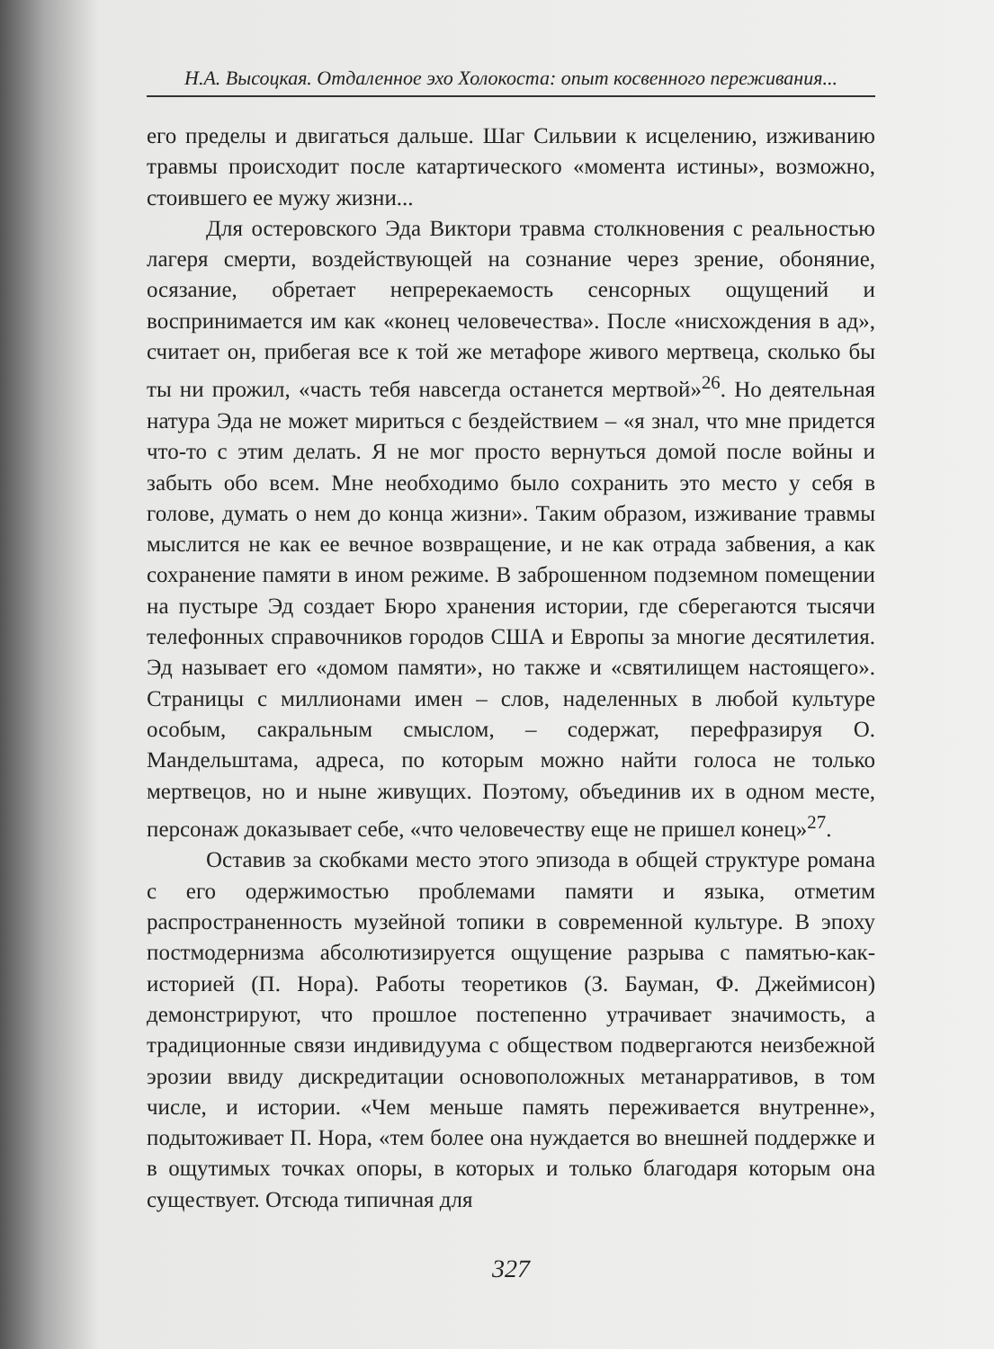Н.А. Высоцкая. Отдаленное эхо Холокоста: опыт косвенного переживания...
его пределы и двигаться дальше. Шаг Сильвии к исцелению, изживанию травмы происходит после катартического «момента истины», возможно, стоившего ее мужу жизни...
Для остеровского Эда Виктори травма столкновения с реальностью лагеря смерти, воздействующей на сознание через зрение, обоняние, осязание, обретает непререкаемость сенсорных ощущений и воспринимается им как «конец человечества». После «нисхождения в ад», считает он, прибегая все к той же метафоре живого мертвеца, сколько бы ты ни прожил, «часть тебя навсегда останется мертвой»<sup>26</sup>. Но деятельная натура Эда не может мириться с бездействием – «я знал, что мне придется что-то с этим делать. Я не мог просто вернуться домой после войны и забыть обо всем. Мне необходимо было сохранить это место у себя в голове, думать о нем до конца жизни». Таким образом, изживание травмы мыслится не как ее вечное возвращение, и не как отрада забвения, а как сохранение памяти в ином режиме. В заброшенном подземном помещении на пустыре Эд создает Бюро хранения истории, где сберегаются тысячи телефонных справочников городов США и Европы за многие десятилетия. Эд называет его «домом памяти», но также и «святилищем настоящего». Страницы с миллионами имен – слов, наделенных в любой культуре особым, сакральным смыслом, – содержат, перефразируя О. Мандельштама, адреса, по которым можно найти голоса не только мертвецов, но и ныне живущих. Поэтому, объединив их в одном месте, персонаж доказывает себе, «что человечеству еще не пришел конец»<sup>27</sup>.
Оставив за скобками место этого эпизода в общей структуре романа с его одержимостью проблемами памяти и языка, отметим распространенность музейной топики в современной культуре. В эпоху постмодернизма абсолютизируется ощущение разрыва с памятью-как-историей (П. Нора). Работы теоретиков (З. Бауман, Ф. Джеймисон) демонстрируют, что прошлое постепенно утрачивает значимость, а традиционные связи индивидуума с обществом подвергаются неизбежной эрозии ввиду дискредитации основоположных метанарративов, в том числе, и истории. «Чем меньше память переживается внутренне», подытоживает П. Нора, «тем более она нуждается во внешней поддержке и в ощутимых точках опоры, в которых и только благодаря которым она существует. Отсюда типичная для
327